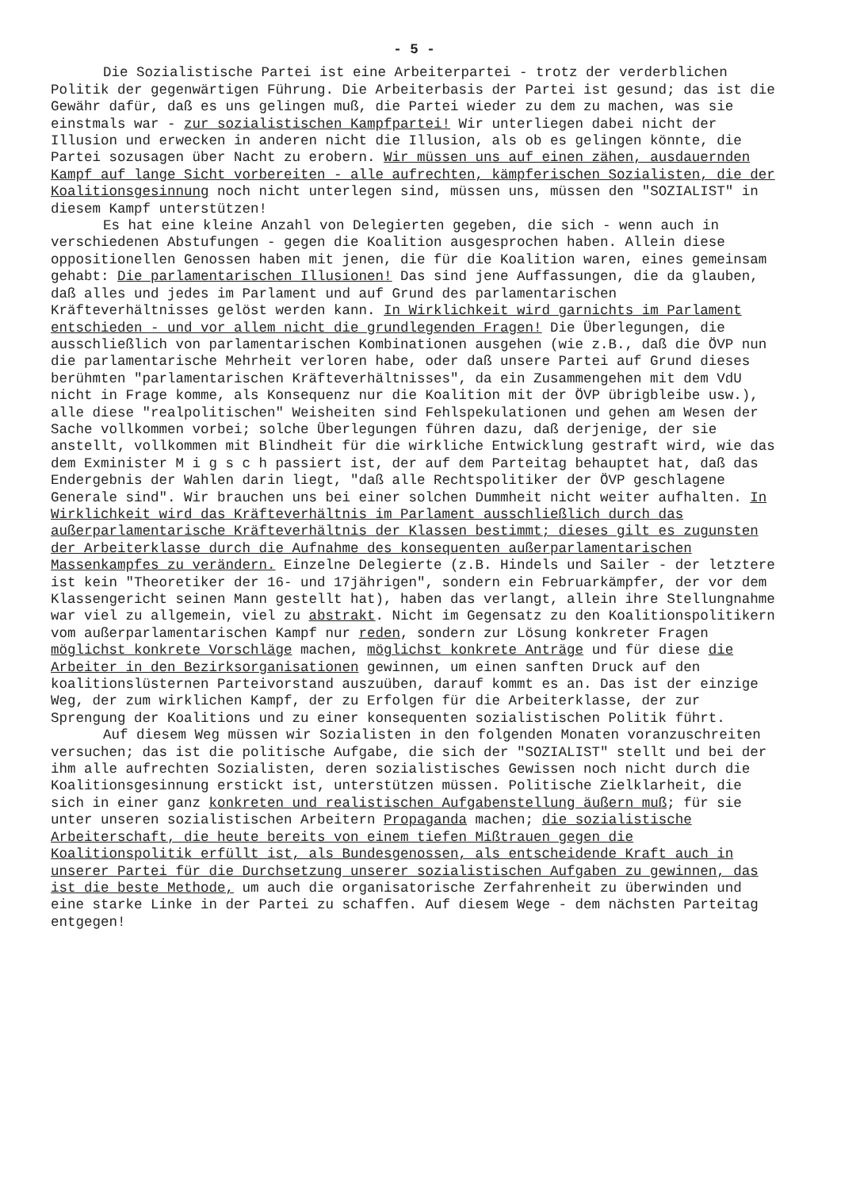- 5 -
Die Sozialistische Partei ist eine Arbeiterpartei - trotz der verderblichen Politik der gegenwärtigen Führung. Die Arbeiterbasis der Partei ist gesund; das ist die Gewähr dafür, daß es uns gelingen muß, die Partei wieder zu dem zu machen, was sie einstmals war - zur sozialistischen Kampfpartei! Wir unterliegen dabei nicht der Illusion und erwecken in anderen nicht die Illusion, als ob es gelingen könnte, die Partei sozusagen über Nacht zu erobern. Wir müssen uns auf einen zähen, ausdauernden Kampf auf lange Sicht vorbereiten - alle aufrechten, kämpferischen Sozialisten, die der Koalitionsgesinnung noch nicht unterlegen sind, müssen uns, müssen den "SOZIALIST" in diesem Kampf unterstützen!
Es hat eine kleine Anzahl von Delegierten gegeben, die sich - wenn auch in verschiedenen Abstufungen - gegen die Koalition ausgesprochen haben. Allein diese oppositionellen Genossen haben mit jenen, die für die Koalition waren, eines gemeinsam gehabt: Die parlamentarischen Illusionen! Das sind jene Auffassungen, die da glauben, daß alles und jedes im Parlament und auf Grund des parlamentarischen Kräfteverhältnisses gelöst werden kann. In Wirklichkeit wird garnichts im Parlament entschieden - und vor allem nicht die grundlegenden Fragen! Die Überlegungen, die ausschließlich von parlamentarischen Kombinationen ausgehen (wie z.B., daß die ÖVP nun die parlamentarische Mehrheit verloren habe, oder daß unsere Partei auf Grund dieses berühmten "parlamentarischen Kräfteverhältnisses", da ein Zusammengehen mit dem VdU nicht in Frage komme, als Konsequenz nur die Koalition mit der ÖVP übrigbleibe usw.), alle diese "realpolitischen" Weisheiten sind Fehlspekulationen und gehen am Wesen der Sache vollkommen vorbei; solche Überlegungen führen dazu, daß derjenige, der sie anstellt, vollkommen mit Blindheit für die wirkliche Entwicklung gestraft wird, wie das dem Exminister M i g s c h passiert ist, der auf dem Parteitag behauptet hat, daß das Endergebnis der Wahlen darin liegt, "daß alle Rechtspolitiker der ÖVP geschlagene Generale sind". Wir brauchen uns bei einer solchen Dummheit nicht weiter aufhalten. In Wirklichkeit wird das Kräfteverhältnis im Parlament ausschließlich durch das außerparlamentarische Kräfteverhältnis der Klassen bestimmt; dieses gilt es zugunsten der Arbeiterklasse durch die Aufnahme des konsequenten außerparlamentarischen Massenkampfes zu verändern. Einzelne Delegierte (z.B. Hindels und Sailer - der letztere ist kein "Theoretiker der 16- und 17jährigen", sondern ein Februarkämpfer, der vor dem Klassengericht seinen Mann gestellt hat), haben das verlangt, allein ihre Stellungnahme war viel zu allgemein, viel zu abstrakt. Nicht im Gegensatz zu den Koalitionspolitikern vom außerparlamentarischen Kampf nur reden, sondern zur Lösung konkreter Fragen möglichst konkrete Vorschläge machen, möglichst konkrete Anträge und für diese die Arbeiter in den Bezirksorganisationen gewinnen, um einen sanften Druck auf den koalitionslüsternen Parteivorstand auszuüben, darauf kommt es an. Das ist der einzige Weg, der zum wirklichen Kampf, der zu Erfolgen für die Arbeiterklasse, der zur Sprengung der Koalitions und zu einer konsequenten sozialistischen Politik führt.
Auf diesem Weg müssen wir Sozialisten in den folgenden Monaten voranzuschreiten versuchen; das ist die politische Aufgabe, die sich der "SOZIALIST" stellt und bei der ihm alle aufrechten Sozialisten, deren sozialistisches Gewissen noch nicht durch die Koalitionsgesinnung erstickt ist, unterstützen müssen. Politische Zielklarheit, die sich in einer ganz konkreten und realistischen Aufgabenstellung äußern muß; für sie unter unseren sozialistischen Arbeitern Propaganda machen; die sozialistische Arbeiterschaft, die heute bereits von einem tiefen Mißtrauen gegen die Koalitionspolitik erfüllt ist, als Bundesgenossen, als entscheidende Kraft auch in unserer Partei für die Durchsetzung unserer sozialistischen Aufgaben zu gewinnen, das ist die beste Methode, um auch die organisatorische Zerfahrenheit zu überwinden und eine starke Linke in der Partei zu schaffen. Auf diesem Wege - dem nächsten Parteitag entgegen!